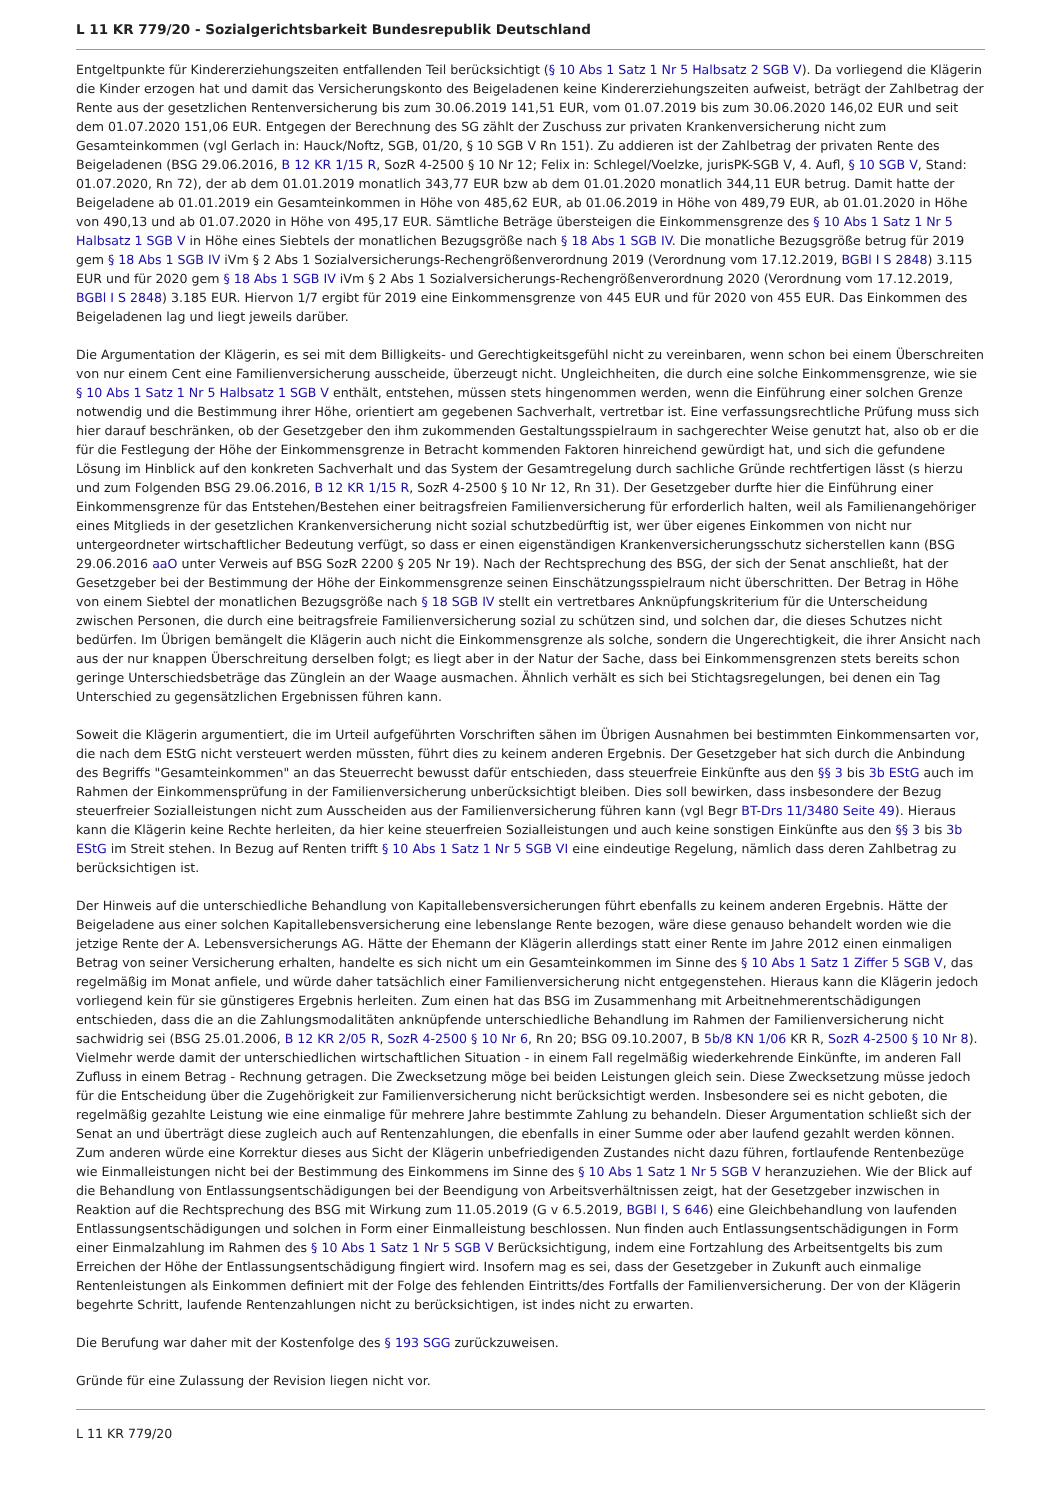L 11 KR 779/20 - Sozialgerichtsbarkeit Bundesrepublik Deutschland
Entgeltpunkte für Kindererziehungszeiten entfallenden Teil berücksichtigt (§ 10 Abs 1 Satz 1 Nr 5 Halbsatz 2 SGB V). Da vorliegend die Klägerin die Kinder erzogen hat und damit das Versicherungskonto des Beigeladenen keine Kindererziehungszeiten aufweist, beträgt der Zahlbetrag der Rente aus der gesetzlichen Rentenversicherung bis zum 30.06.2019 141,51 EUR, vom 01.07.2019 bis zum 30.06.2020 146,02 EUR und seit dem 01.07.2020 151,06 EUR. Entgegen der Berechnung des SG zählt der Zuschuss zur privaten Krankenversicherung nicht zum Gesamteinkommen (vgl Gerlach in: Hauck/Noftz, SGB, 01/20, § 10 SGB V Rn 151). Zu addieren ist der Zahlbetrag der privaten Rente des Beigeladenen (BSG 29.06.2016, B 12 KR 1/15 R, SozR 4-2500 § 10 Nr 12; Felix in: Schlegel/Voelzke, jurisPK-SGB V, 4. Aufl, § 10 SGB V, Stand: 01.07.2020, Rn 72), der ab dem 01.01.2019 monatlich 343,77 EUR bzw ab dem 01.01.2020 monatlich 344,11 EUR betrug. Damit hatte der Beigeladene ab 01.01.2019 ein Gesamteinkommen in Höhe von 485,62 EUR, ab 01.06.2019 in Höhe von 489,79 EUR, ab 01.01.2020 in Höhe von 490,13 und ab 01.07.2020 in Höhe von 495,17 EUR. Sämtliche Beträge übersteigen die Einkommensgrenze des § 10 Abs 1 Satz 1 Nr 5 Halbsatz 1 SGB V in Höhe eines Siebtels der monatlichen Bezugsgröße nach § 18 Abs 1 SGB IV. Die monatliche Bezugsgröße betrug für 2019 gem § 18 Abs 1 SGB IV iVm § 2 Abs 1 Sozialversicherungs-Rechengrößenverordnung 2019 (Verordnung vom 17.12.2019, BGBl I S 2848) 3.115 EUR und für 2020 gem § 18 Abs 1 SGB IV iVm § 2 Abs 1 Sozialversicherungs-Rechengrößenverordnung 2020 (Verordnung vom 17.12.2019, BGBl I S 2848) 3.185 EUR. Hiervon 1/7 ergibt für 2019 eine Einkommensgrenze von 445 EUR und für 2020 von 455 EUR. Das Einkommen des Beigeladenen lag und liegt jeweils darüber.
Die Argumentation der Klägerin, es sei mit dem Billigkeits- und Gerechtigkeitsgefühl nicht zu vereinbaren, wenn schon bei einem Überschreiten von nur einem Cent eine Familienversicherung ausscheide, überzeugt nicht. Ungleichheiten, die durch eine solche Einkommensgrenze, wie sie § 10 Abs 1 Satz 1 Nr 5 Halbsatz 1 SGB V enthält, entstehen, müssen stets hingenommen werden, wenn die Einführung einer solchen Grenze notwendig und die Bestimmung ihrer Höhe, orientiert am gegebenen Sachverhalt, vertretbar ist. Eine verfassungsrechtliche Prüfung muss sich hier darauf beschränken, ob der Gesetzgeber den ihm zukommenden Gestaltungsspielraum in sachgerechter Weise genutzt hat, also ob er die für die Festlegung der Höhe der Einkommensgrenze in Betracht kommenden Faktoren hinreichend gewürdigt hat, und sich die gefundene Lösung im Hinblick auf den konkreten Sachverhalt und das System der Gesamtregelung durch sachliche Gründe rechtfertigen lässt (s hierzu und zum Folgenden BSG 29.06.2016, B 12 KR 1/15 R, SozR 4-2500 § 10 Nr 12, Rn 31). Der Gesetzgeber durfte hier die Einführung einer Einkommensgrenze für das Entstehen/Bestehen einer beitragsfreien Familienversicherung für erforderlich halten, weil als Familienangehöriger eines Mitglieds in der gesetzlichen Krankenversicherung nicht sozial schutzbedürftig ist, wer über eigenes Einkommen von nicht nur untergeordneter wirtschaftlicher Bedeutung verfügt, so dass er einen eigenständigen Krankenversicherungsschutz sicherstellen kann (BSG 29.06.2016 aaO unter Verweis auf BSG SozR 2200 § 205 Nr 19). Nach der Rechtsprechung des BSG, der sich der Senat anschließt, hat der Gesetzgeber bei der Bestimmung der Höhe der Einkommensgrenze seinen Einschätzungsspielraum nicht überschritten. Der Betrag in Höhe von einem Siebtel der monatlichen Bezugsgröße nach § 18 SGB IV stellt ein vertretbares Anknüpfungskriterium für die Unterscheidung zwischen Personen, die durch eine beitragsfreie Familienversicherung sozial zu schützen sind, und solchen dar, die dieses Schutzes nicht bedürfen. Im Übrigen bemängelt die Klägerin auch nicht die Einkommensgrenze als solche, sondern die Ungerechtigkeit, die ihrer Ansicht nach aus der nur knappen Überschreitung derselben folgt; es liegt aber in der Natur der Sache, dass bei Einkommensgrenzen stets bereits schon geringe Unterschiedsbeträge das Zünglein an der Waage ausmachen. Ähnlich verhält es sich bei Stichtagsregelungen, bei denen ein Tag Unterschied zu gegensätzlichen Ergebnissen führen kann.
Soweit die Klägerin argumentiert, die im Urteil aufgeführten Vorschriften sähen im Übrigen Ausnahmen bei bestimmten Einkommensarten vor, die nach dem EStG nicht versteuert werden müssten, führt dies zu keinem anderen Ergebnis. Der Gesetzgeber hat sich durch die Anbindung des Begriffs "Gesamteinkommen" an das Steuerrecht bewusst dafür entschieden, dass steuerfreie Einkünfte aus den §§ 3 bis 3b EStG auch im Rahmen der Einkommensprüfung in der Familienversicherung unberücksichtigt bleiben. Dies soll bewirken, dass insbesondere der Bezug steuerfreier Sozialleistungen nicht zum Ausscheiden aus der Familienversicherung führen kann (vgl Begr BT-Drs 11/3480 Seite 49). Hieraus kann die Klägerin keine Rechte herleiten, da hier keine steuerfreien Sozialleistungen und auch keine sonstigen Einkünfte aus den §§ 3 bis 3b EStG im Streit stehen. In Bezug auf Renten trifft § 10 Abs 1 Satz 1 Nr 5 SGB VI eine eindeutige Regelung, nämlich dass deren Zahlbetrag zu berücksichtigen ist.
Der Hinweis auf die unterschiedliche Behandlung von Kapitallebensversicherungen führt ebenfalls zu keinem anderen Ergebnis. Hätte der Beigeladene aus einer solchen Kapitallebensversicherung eine lebenslange Rente bezogen, wäre diese genauso behandelt worden wie die jetzige Rente der A. Lebensversicherungs AG. Hätte der Ehemann der Klägerin allerdings statt einer Rente im Jahre 2012 einen einmaligen Betrag von seiner Versicherung erhalten, handelte es sich nicht um ein Gesamteinkommen im Sinne des § 10 Abs 1 Satz 1 Ziffer 5 SGB V, das regelmäßig im Monat anfiele, und würde daher tatsächlich einer Familienversicherung nicht entgegenstehen. Hieraus kann die Klägerin jedoch vorliegend kein für sie günstigeres Ergebnis herleiten. Zum einen hat das BSG im Zusammenhang mit Arbeitnehmerentschädigungen entschieden, dass die an die Zahlungsmodalitäten anknüpfende unterschiedliche Behandlung im Rahmen der Familienversicherung nicht sachwidrig sei (BSG 25.01.2006, B 12 KR 2/05 R, SozR 4-2500 § 10 Nr 6, Rn 20; BSG 09.10.2007, B 5b/8 KN 1/06 KR R, SozR 4-2500 § 10 Nr 8). Vielmehr werde damit der unterschiedlichen wirtschaftlichen Situation - in einem Fall regelmäßig wiederkehrende Einkünfte, im anderen Fall Zufluss in einem Betrag - Rechnung getragen. Die Zwecksetzung möge bei beiden Leistungen gleich sein. Diese Zwecksetzung müsse jedoch für die Entscheidung über die Zugehörigkeit zur Familienversicherung nicht berücksichtigt werden. Insbesondere sei es nicht geboten, die regelmäßig gezahlte Leistung wie eine einmalige für mehrere Jahre bestimmte Zahlung zu behandeln. Dieser Argumentation schließt sich der Senat an und überträgt diese zugleich auch auf Rentenzahlungen, die ebenfalls in einer Summe oder aber laufend gezahlt werden können. Zum anderen würde eine Korrektur dieses aus Sicht der Klägerin unbefriedigenden Zustandes nicht dazu führen, fortlaufende Rentenbezüge wie Einmalleistungen nicht bei der Bestimmung des Einkommens im Sinne des § 10 Abs 1 Satz 1 Nr 5 SGB V heranzuziehen. Wie der Blick auf die Behandlung von Entlassungsentschädigungen bei der Beendigung von Arbeitsverhältnissen zeigt, hat der Gesetzgeber inzwischen in Reaktion auf die Rechtsprechung des BSG mit Wirkung zum 11.05.2019 (G v 6.5.2019, BGBl I, S 646) eine Gleichbehandlung von laufenden Entlassungsentschädigungen und solchen in Form einer Einmalleistung beschlossen. Nun finden auch Entlassungsentschädigungen in Form einer Einmalzahlung im Rahmen des § 10 Abs 1 Satz 1 Nr 5 SGB V Berücksichtigung, indem eine Fortzahlung des Arbeitsentgelts bis zum Erreichen der Höhe der Entlassungsentschädigung fingiert wird. Insofern mag es sei, dass der Gesetzgeber in Zukunft auch einmalige Rentenleistungen als Einkommen definiert mit der Folge des fehlenden Eintritts/des Fortfalls der Familienversicherung. Der von der Klägerin begehrte Schritt, laufende Rentenzahlungen nicht zu berücksichtigen, ist indes nicht zu erwarten.
Die Berufung war daher mit der Kostenfolge des § 193 SGG zurückzuweisen.
Gründe für eine Zulassung der Revision liegen nicht vor.
L 11 KR 779/20